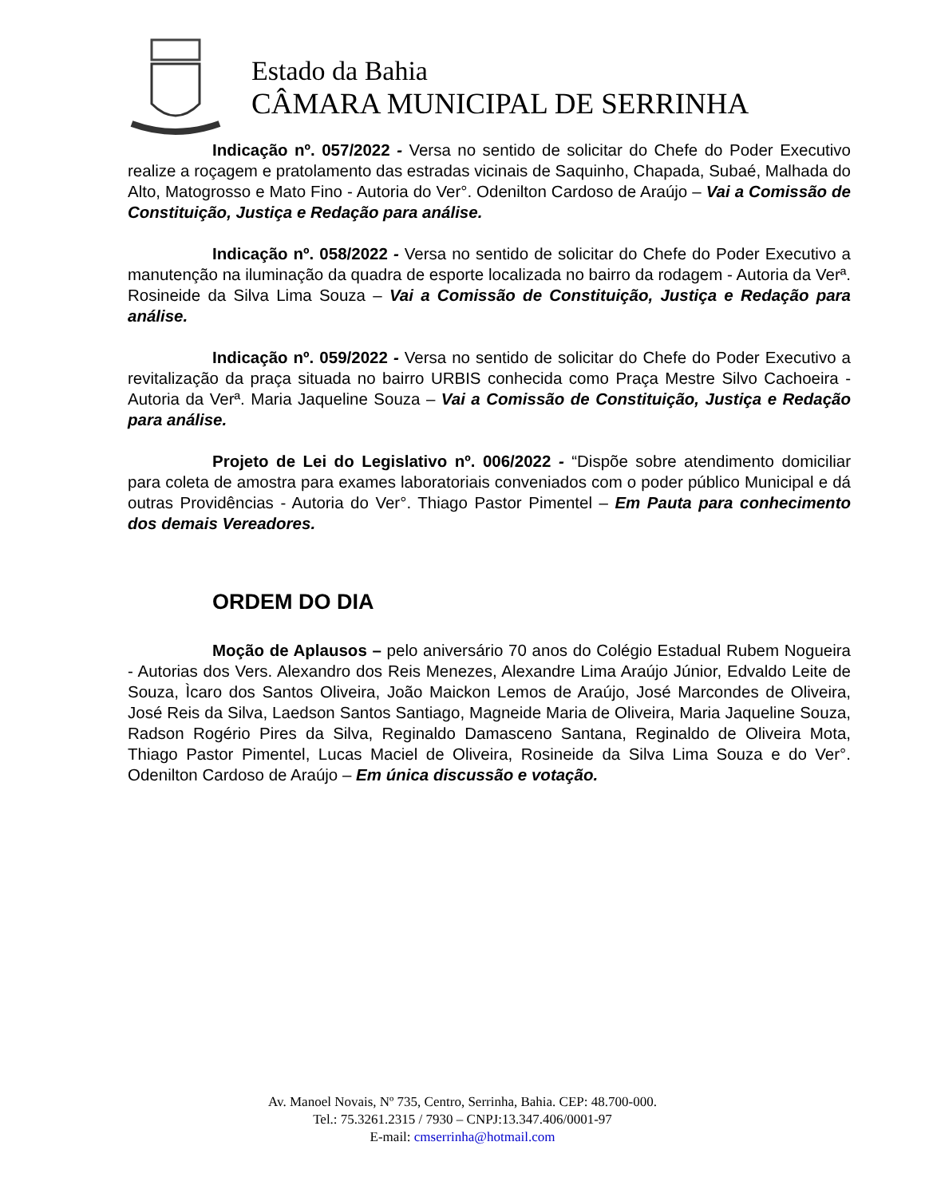Estado da Bahia
CÂMARA MUNICIPAL DE SERRINHA
Indicação nº. 057/2022 - Versa no sentido de solicitar do Chefe do Poder Executivo realize a roçagem e pratolamento das estradas vicinais de Saquinho, Chapada, Subaé, Malhada do Alto, Matogrosso e Mato Fino - Autoria do Ver°. Odenilton Cardoso de Araújo – Vai a Comissão de Constituição, Justiça e Redação para análise.
Indicação nº. 058/2022 - Versa no sentido de solicitar do Chefe do Poder Executivo a manutenção na iluminação da quadra de esporte localizada no bairro da rodagem - Autoria da Verª. Rosineide da Silva Lima Souza – Vai a Comissão de Constituição, Justiça e Redação para análise.
Indicação nº. 059/2022 - Versa no sentido de solicitar do Chefe do Poder Executivo a revitalização da praça situada no bairro URBIS conhecida como Praça Mestre Silvo Cachoeira - Autoria da Verª. Maria Jaqueline Souza – Vai a Comissão de Constituição, Justiça e Redação para análise.
Projeto de Lei do Legislativo nº. 006/2022 - “Dispõe sobre atendimento domiciliar para coleta de amostra para exames laboratoriais conveniados com o poder público Municipal e dá outras Providências - Autoria do Ver°. Thiago Pastor Pimentel – Em Pauta para conhecimento dos demais Vereadores.
ORDEM DO DIA
Moção de Aplausos – pelo aniversário 70 anos do Colégio Estadual Rubem Nogueira - Autorias dos Vers. Alexandro dos Reis Menezes, Alexandre Lima Araújo Júnior, Edvaldo Leite de Souza, Ìcaro dos Santos Oliveira, João Maickon Lemos de Araújo, José Marcondes de Oliveira, José Reis da Silva, Laedson Santos Santiago, Magneide Maria de Oliveira, Maria Jaqueline Souza, Radson Rogério Pires da Silva, Reginaldo Damasceno Santana, Reginaldo de Oliveira Mota, Thiago Pastor Pimentel, Lucas Maciel de Oliveira, Rosineide da Silva Lima Souza e do Ver°. Odenilton Cardoso de Araújo – Em única discussão e votação.
Av. Manoel Novais, Nº 735, Centro, Serrinha, Bahia. CEP: 48.700-000.
Tel.: 75.3261.2315 / 7930 – CNPJ:13.347.406/0001-97
E-mail: cmserrinha@hotmail.com